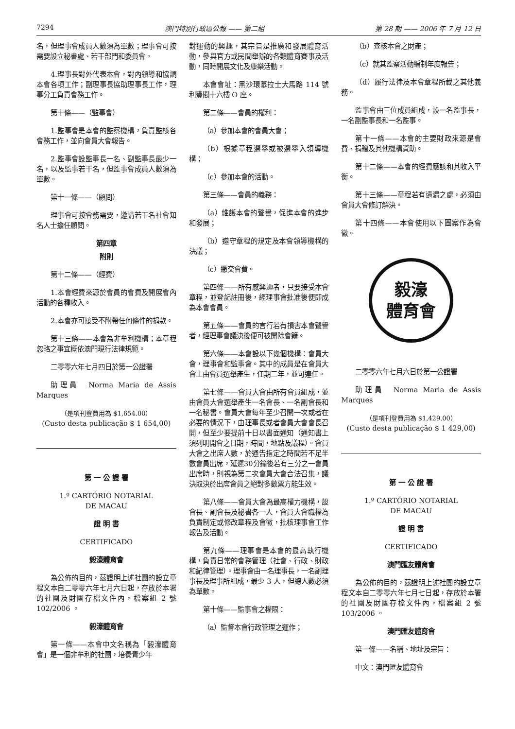7294 澳門特別行政區公報 —— 第二組 第 28 期 —— 2006 年 7 月 12 日
名，但理事會成員人數須為單數；理事會可按需要設立秘書處、若干部門和委員會。
4.理事長對外代表本會，對內領導和協調本會各項工作；副理事長協助理事長工作，理事分工負責會務工作。
第十條——（監事會）
1.監事會是本會的監察機構，負責監核各會務工作，並向會員大會報告。
2.監事會設監事長一名、副監事長最少一名，以及監事若干名，但監事會成員人數須為單數。
第十一條——（顧問）
理事會可按會務需要，邀請若干名社會知名人士擔任顧問。
第四章
附則
第十二條——（經費）
1.本會經費來源於會員的會費及開展會內活動的各種收入。
2.本會亦可接受不附帶任何條件的捐款。
第十三條——本會為非牟利機構；本章程忽略之事宜概依澳門現行法律規範。
二零零六年七月四日於第一公證署
助理員　Norma Maria de Assis Marques
（是項刊登費用為 $1,654.00）
(Custo desta publicação $ 1 654,00)
第 一 公 證 署
1.º CARTÓRIO NOTARIAL
DE MACAU
證 明 書
CERTIFICADO
毅濠體育會
為公佈的目的，茲證明上述社團的設立章程文本自二零零六年七月六日起，存放於本署的社團及財團存檔文件內，檔案組 2 號 102/2006 。
毅濠體育會
第一條——本會中文名稱為「毅濠體育會」是一個非牟利的社團，培養青少年
對運動的興趣，其宗旨是推廣和發展體育活動，參與官方或民間舉辦的各類體育賽事及活動，同時開展文化及康樂活動。
本會會址：黑沙環慕拉士大馬路 114 號利豐閣十六樓 O 座。
第二條——會員的權利：
（a）參加本會的會員大會；
（b）根據章程選舉或被選舉入領導機構；
（c）參加本會的活動。
第三條——會員的義務：
（a）維護本會的聲譽，促進本會的進步和發展；
（b）遵守章程的規定及本會領導機構的決議；
（c）繳交會費。
第四條——所有感興趣者，只要接受本會章程，並登記註冊後，經理事會批准後便即成為本會會員。
第五條——會員的言行若有損害本會聲譽者，經理事會議決後便可被開除會籍。
第六條——本會設以下幾個機構：會員大會，理事會和監事會。其中的成員是在會員大會上由會員選舉產生，任期三年，並可連任。
第七條——會員大會由所有會員組成，並由會員大會選舉產生一名會長、一名副會長和一名秘書。會員大會每年至少召開一次或者在必要的情況下，由理事長或者會員大會會長召開，但至少要提前十日以書面通知（通知書上須列明開會之日期，時間，地點及議程）。會員大會之出席人數，於通告指定之時間若不足半數會員出席，延遲30分鐘後若有三分之一會員出席時，則視為第二次會員大會合法召集，議決取決於出席會員之絕對多數票方能生效。
第八條——會員大會為最高權力機構，設會長、副會長及秘書各一人，會員大會職權為負責制定或修改章程及會徽，批核理事會工作報告及活動。
第九條——理事會是本會的最高執行機構，負責日常的會務管理（社會、行政、財政和紀律管理）。理事會由一名理事長，一名副理事長及理事所組成，最少 3 人，但總人數必須為單數。
第十條——監事會之權限：
（a）監督本會行政管理之運作；
（b）查核本會之財產；
（c）就其監察活動編制年度報告；
（d）履行法律及本會章程所載之其他義務。
監事會由三位成員組成，設一名監事長，一名副監事長和一名監事。
第十一條——本會的主要財政來源是會費、捐贈及其他機構資助。
第十二條——本會的經費應該和其收入平衡。
第十三條——章程若有遺漏之處，必須由會員大會修訂解決。
第十四條——本會使用以下圖案作為會徽。
毅濠
體育會
二零零六年七月六日於第一公證署
助理員　Norma Maria de Assis Marques
（是項刊登費用為 $1,429.00）
(Custo desta publicação $ 1 429,00)
第 一 公 證 署
1.º CARTÓRIO NOTARIAL
DE MACAU
證 明 書
CERTIFICADO
澳門匯友體育會
為公佈的目的，茲證明上述社團的設立章程文本自二零零六年七月七日起，存放於本署的社團及財團存檔文件內，檔案組 2 號 103/2006 。
澳門匯友體育會
第一條——名稱、地址及宗旨：
中文：澳門匯友體育會